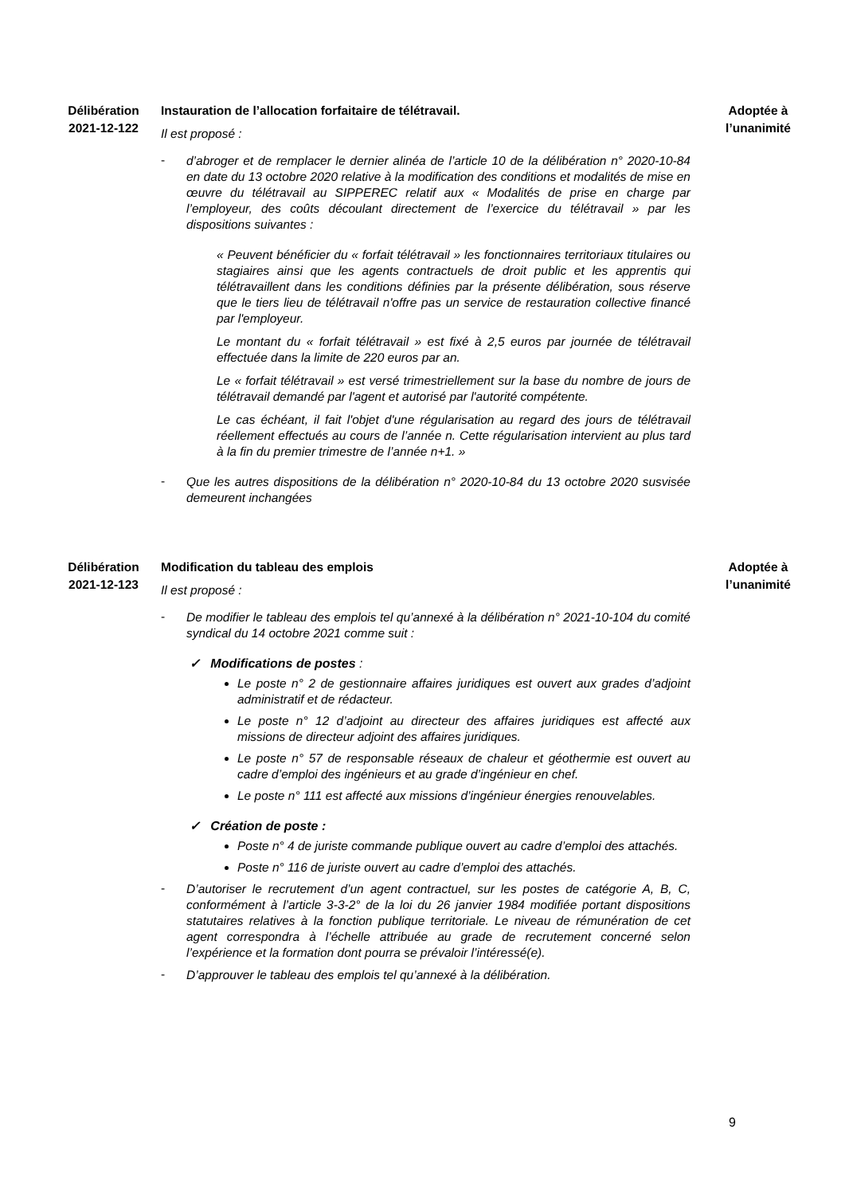Délibération
2021-12-122
Instauration de l’allocation forfaitaire de télétravail.
Il est proposé :
-
d’abroger et de remplacer le dernier alinéa de l’article 10 de la délibération n° 2020-10-84 en date du 13 octobre 2020 relative à la modification des conditions et modalités de mise en œuvre du télétravail au SIPPEREC relatif aux « Modalités de prise en charge par l’employeur, des coûts découlant directement de l’exercice du télétravail » par les dispositions suivantes :
« Peuvent bénéficier du « forfait télétravail » les fonctionnaires territoriaux titulaires ou stagiaires ainsi que les agents contractuels de droit public et les apprentis qui télétravaillent dans les conditions définies par la présente délibération, sous réserve que le tiers lieu de télétravail n'offre pas un service de restauration collective financé par l'employeur.
Le montant du « forfait télétravail » est fixé à 2,5 euros par journée de télétravail effectuée dans la limite de 220 euros par an.
Le « forfait télétravail » est versé trimestriellement sur la base du nombre de jours de télétravail demandé par l'agent et autorisé par l'autorité compétente.
Le cas échéant, il fait l'objet d'une régularisation au regard des jours de télétravail réellement effectués au cours de l’année n. Cette régularisation intervient au plus tard à la fin du premier trimestre de l’année n+1. »
-
Que les autres dispositions de la délibération n° 2020-10-84 du 13 octobre 2020 susvisée demeurent inchangées
Adoptée à
l’unanimité
Délibération
2021-12-123
Modification du tableau des emplois
Il est proposé :
-
De modifier le tableau des emplois tel qu’annexé à la délibération n° 2021-10-104 du comité syndical du 14 octobre 2021 comme suit :
✓ Modifications de postes :
Le poste n° 2 de gestionnaire affaires juridiques est ouvert aux grades d’adjoint administratif et de rédacteur.
Le poste n° 12 d’adjoint au directeur des affaires juridiques est affecté aux missions de directeur adjoint des affaires juridiques.
Le poste n° 57 de responsable réseaux de chaleur et géothermie est ouvert au cadre d’emploi des ingénieurs et au grade d’ingénieur en chef.
Le poste n° 111 est affecté aux missions d’ingénieur énergies renouvelables.
✓ Création de poste :
Poste n° 4 de juriste commande publique ouvert au cadre d’emploi des attachés.
Poste n° 116 de juriste ouvert au cadre d’emploi des attachés.
-
D’autoriser le recrutement d’un agent contractuel, sur les postes de catégorie A, B, C, conformément à l’article 3-3-2° de la loi du 26 janvier 1984 modifiée portant dispositions statutaires relatives à la fonction publique territoriale. Le niveau de rémunération de cet agent correspondra à l’échelle attribuée au grade de recrutement concerné selon l’expérience et la formation dont pourra se prévaloir l’intéressé(e).
-
D’approuver le tableau des emplois tel qu’annexé à la délibération.
Adoptée à
l’unanimité
9